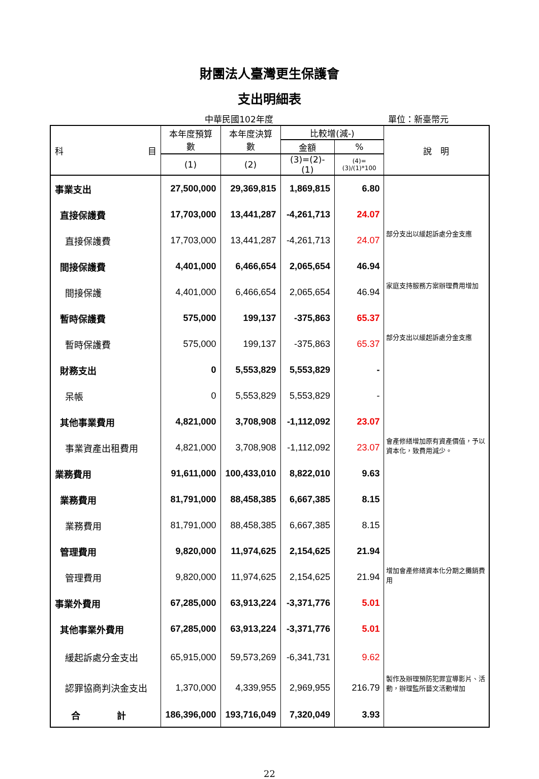財團法人臺灣更生保護會
支出明細表
中華民國102年度 單位：新臺幣元
| 科 目 | 本年度預算數 | 本年度決算數 | 比較增(減-) | | 說 明 |
| --- | --- | --- | --- | --- | --- |
| | | | 金額 | % | |
| | (1) | (2) | (3)=(2)-(1) | (4)=(3)/(1)*100 | |
| 事業支出 | 27,500,000 | 29,369,815 | 1,869,815 | 6.80 | |
| 直接保護費 | 17,703,000 | 13,441,287 | -4,261,713 | 24.07 | |
| 直接保護費 | 17,703,000 | 13,441,287 | -4,261,713 | 24.07 | 部分支出以緩起訴處分金支應 |
| 間接保護費 | 4,401,000 | 6,466,654 | 2,065,654 | 46.94 | |
| 間接保護 | 4,401,000 | 6,466,654 | 2,065,654 | 46.94 | 家庭支持服務方案辦理費用增加 |
| 暫時保護費 | 575,000 | 199,137 | -375,863 | 65.37 | |
| 暫時保護費 | 575,000 | 199,137 | -375,863 | 65.37 | 部分支出以緩起訴處分金支應 |
| 財務支出 | 0 | 5,553,829 | 5,553,829 | - | |
| 呆帳 | 0 | 5,553,829 | 5,553,829 | - | |
| 其他事業費用 | 4,821,000 | 3,708,908 | -1,112,092 | 23.07 | |
| 事業資產出租費用 | 4,821,000 | 3,708,908 | -1,112,092 | 23.07 | 會產修繕增加原有資產價值，予以資本化，致費用減少。 |
| 業務費用 | 91,611,000 | 100,433,010 | 8,822,010 | 9.63 | |
| 業務費用 | 81,791,000 | 88,458,385 | 6,667,385 | 8.15 | |
| 業務費用 | 81,791,000 | 88,458,385 | 6,667,385 | 8.15 | |
| 管理費用 | 9,820,000 | 11,974,625 | 2,154,625 | 21.94 | |
| 管理費用 | 9,820,000 | 11,974,625 | 2,154,625 | 21.94 | 增加會產修繕資本化分期之攤銷費用 |
| 事業外費用 | 67,285,000 | 63,913,224 | -3,371,776 | 5.01 | |
| 其他事業外費用 | 67,285,000 | 63,913,224 | -3,371,776 | 5.01 | |
| 緩起訴處分金支出 | 65,915,000 | 59,573,269 | -6,341,731 | 9.62 | |
| 認罪協商判決金支出 | 1,370,000 | 4,339,955 | 2,969,955 | 216.79 | 製作及辦理預防犯罪宣導影片、活動，辦理監所藝文活動增加 |
| 合 計 | 186,396,000 | 193,716,049 | 7,320,049 | 3.93 | |
22